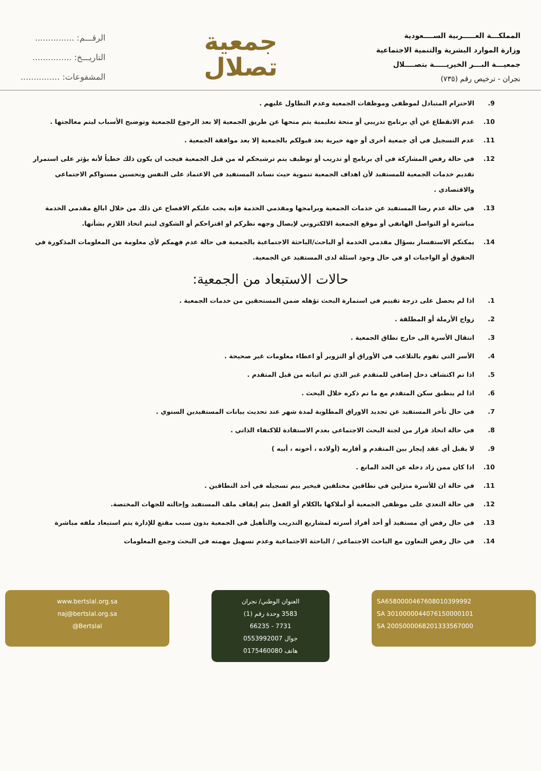المملكـــة العـــــربية الســــعودية
وزارة الموارد البشرية والتنمية الاجتماعية
جمعيـــة البـــر الخيريـــــة بتصــــلال
نجران - ترخيص رقم (٧٣٥)
جمعية
تصلال
الرقـــم: ...............
التاريـــخ: ...............
المشفوعات: ...............
9. الاحترام المتبادل لموظفي وموظفات الجمعية وعدم التطاول عليهم .
10. عدم الانقطاع عن أي برنامج تدريبي أو منحة تعليمية يتم منحها عن طريق الجمعية إلا بعد الرجوع للجمعية وتوضيح الأسباب ليتم معالجتها .
11. عدم التسجيل في أي جمعية أخرى أو جهة خيرية بعد قبولكم بالجمعية إلا بعد موافقة الجمعية .
12. في حالة رفض المشاركة في أي برنامج أو تدريب أو توظيف يتم ترشيحكم له من قبل الجمعية فيجب ان يكون ذلك خطياً لأنه يؤثر على استمرار تقديم خدمات الجمعية للمستفيد لأن اهداف الجمعية تنموية حيث نساند المستفيد في الاعتماد على النفس وتحسين مستواكم الاجتماعي والاقتصادي .
13. في حالة عدم رضا المستفيد عن خدمات الجمعية وبرامجها ومقدمي الخدمة فإنه يجب عليكم الافصاح عن ذلك من خلال ابالغ مقدمي الخدمة مباشرة أو التواصل الهاتفي أو موقع الجمعية الالكتروني لإيصال وجهه نظركم او اقتراحكم أو الشكوى ليتم اتخاذ اللازم بشأنها.
14. يمكنكم الاستفسار بسؤال مقدمي الخدمة أو الباحث/الباحثة الاجتماعية بالجمعية في حالة عدم فهمكم لأي معلومة من المعلومات المذكورة في الحقوق أو الواجبات او في حال وجود اسئلة لدى المستفيد عن الجمعية.
حالات الاستبعاد من الجمعية:
1. اذا لم يحصل على درجة تقييم في استمارة البحث تؤهله ضمن المستحقين من خدمات الجمعية .
2. زواج الأرملة أو المطلقة .
3. انتقال الأسرة الى خارج نطاق الجمعية .
4. الأسر التي تقوم بالتلاعب في الأوراق أو التزوير أو اعطاء معلومات غير صحيحة .
5. اذا تم اكتشاف دخل إضافي للمتقدم غير الذي تم اثباته من قبل المتقدم .
6. اذا لم ينطبق سكن المتقدم مع ما تم ذكره خلال البحث .
7. في حال تأخر المستفيد عن تجديد الاوراق المطلوبة لمدة شهر عند تحديث بيانات المستفيدين السنوي .
8. في حالة اتخاذ قرار من لجنة البحث الاجتماعي بعدم الاستفادة للاكتفاء الذاتي .
9. لا يقبل أي عقد إيجار بين المتقدم و أقاربه (أولاده ، أخوته ، أبيه )
10. اذا كان ممن زاد دخله عن الحد المانع .
11. في حالة ان للأسرة منزلين في نطاقين مختلفين فيخير بيم تسجيله في أحد النطاقين .
12. في حالة التعدي على موظفي الجمعية أو أملاكها بالكلام أو الفعل يتم إيقاف ملف المستفيد وإحالته للجهات المختصة.
13. في حال رفض أي مستفيد أو أحد أفراد أسرته لمشاريع التدريب والتأهيل في الجمعية بدون سبب مقنع للإدارة يتم استبعاد ملفه مباشرة
14. في حال رفض التعاون مع الباحث الاجتماعي / الباحثة الاجتماعية وعدم تسهيل مهمته في البحث وجمع المعلومات
SA6580000467608010399992
SA 3010000044076150000101
SA 2005000068201333567000
العنوان الوطني/ نجران
3583 وحدة رقم (1)
7731 - 66235
جوال 0553992007
هاتف 0175460080
www.bertslal.org.sa
naj@bertslal.org.sa
@Bertslal